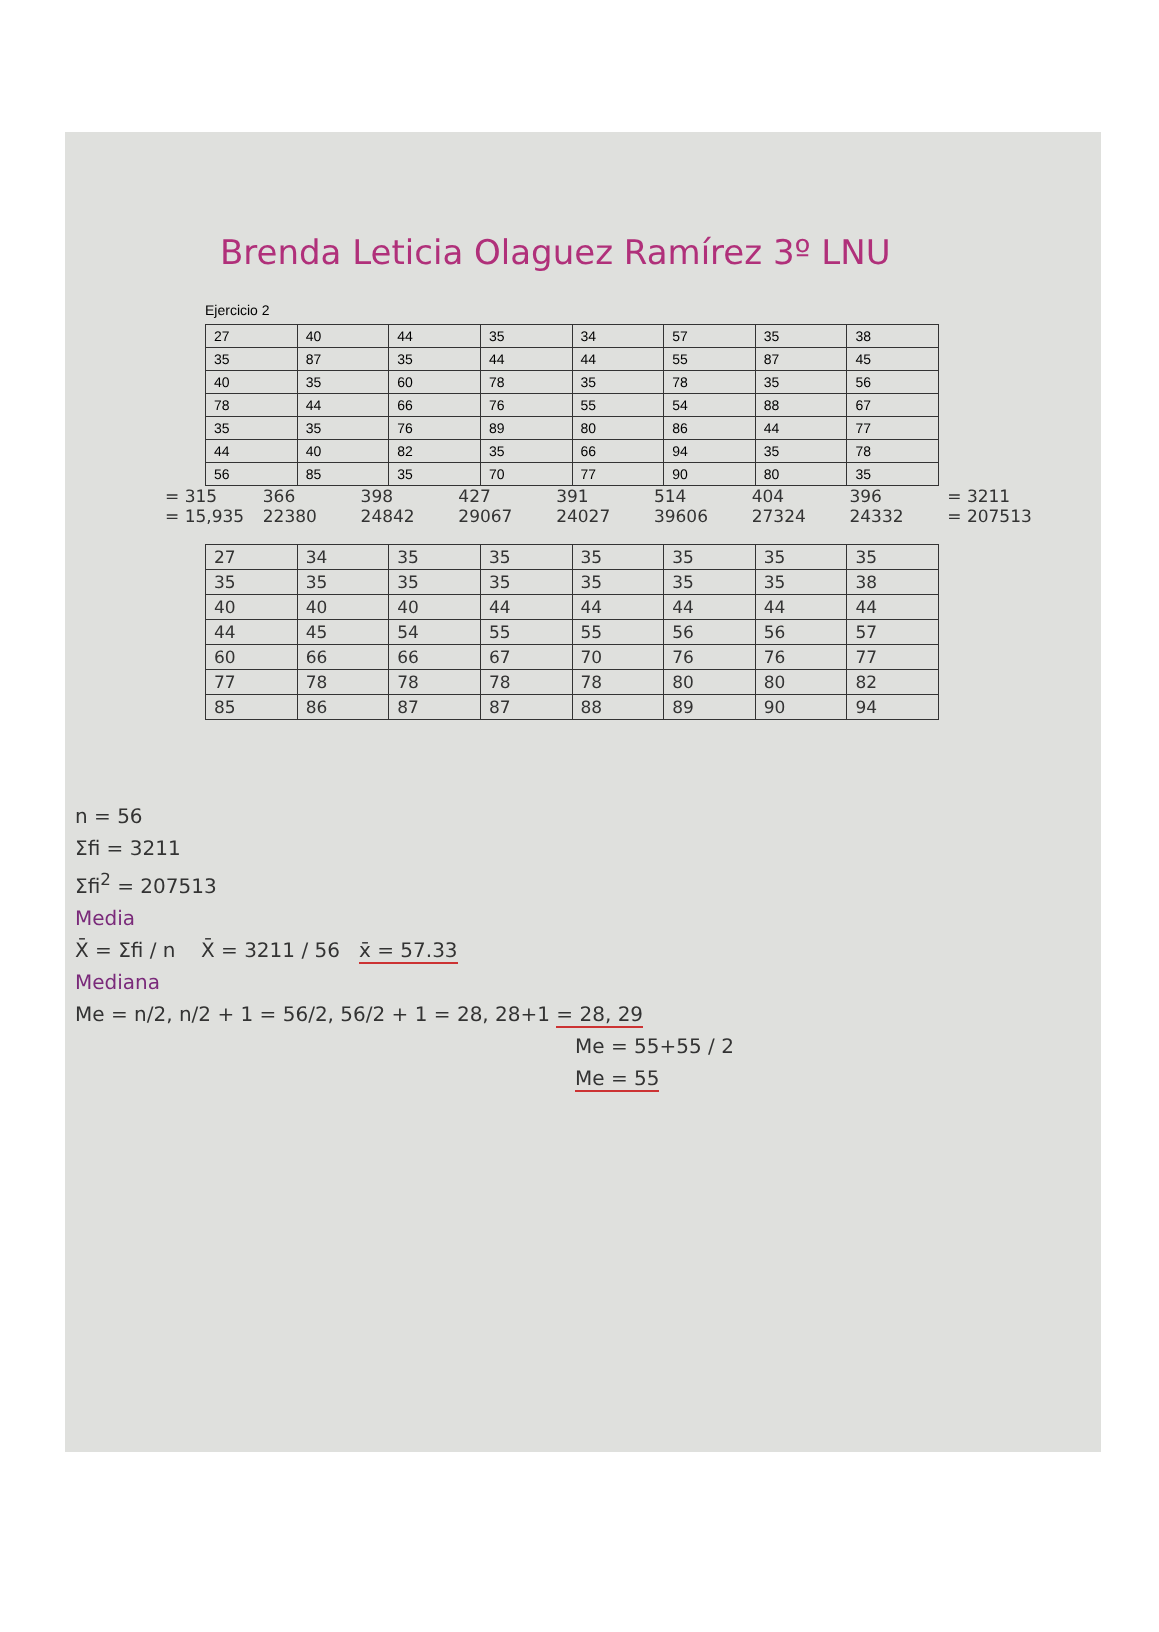Brenda Leticia Olaguez Ramírez 3º LNU
Ejercicio 2
| 27 | 40 | 44 | 35 | 34 | 57 | 35 | 38 |
| 35 | 87 | 35 | 44 | 44 | 55 | 87 | 45 |
| 40 | 35 | 60 | 78 | 35 | 78 | 35 | 56 |
| 78 | 44 | 66 | 76 | 55 | 54 | 88 | 67 |
| 35 | 35 | 76 | 89 | 80 | 86 | 44 | 77 |
| 44 | 40 | 82 | 35 | 66 | 94 | 35 | 78 |
| 56 | 85 | 35 | 70 | 77 | 90 | 80 | 35 |
= 315 366 398 427 391 514 404 396 = 3211
= 15,935 22380 24842 29067 24027 39606 27324 24332 = 207513
| 27 | 34 | 35 | 35 | 35 | 35 | 35 | 35 |
| 35 | 35 | 35 | 35 | 35 | 35 | 35 | 38 |
| 40 | 40 | 40 | 44 | 44 | 44 | 44 | 44 |
| 44 | 45 | 54 | 55 | 55 | 56 | 56 | 57 |
| 60 | 66 | 66 | 67 | 70 | 76 | 76 | 77 |
| 77 | 78 | 78 | 78 | 78 | 80 | 80 | 82 |
| 85 | 86 | 87 | 87 | 88 | 89 | 90 | 94 |
n = 56
Σfi = 3211
Σfi<sup>2</sup> = 207513
Media
X̄ = Σfi / n X̄ = 3211 / 56 x̄ = 57.33
Mediana
Me = n/2, n/2 + 1 = 56/2, 56/2 + 1 = 28, 28+1 = 28, 29
Me = 55+55 / 2
Me = 55